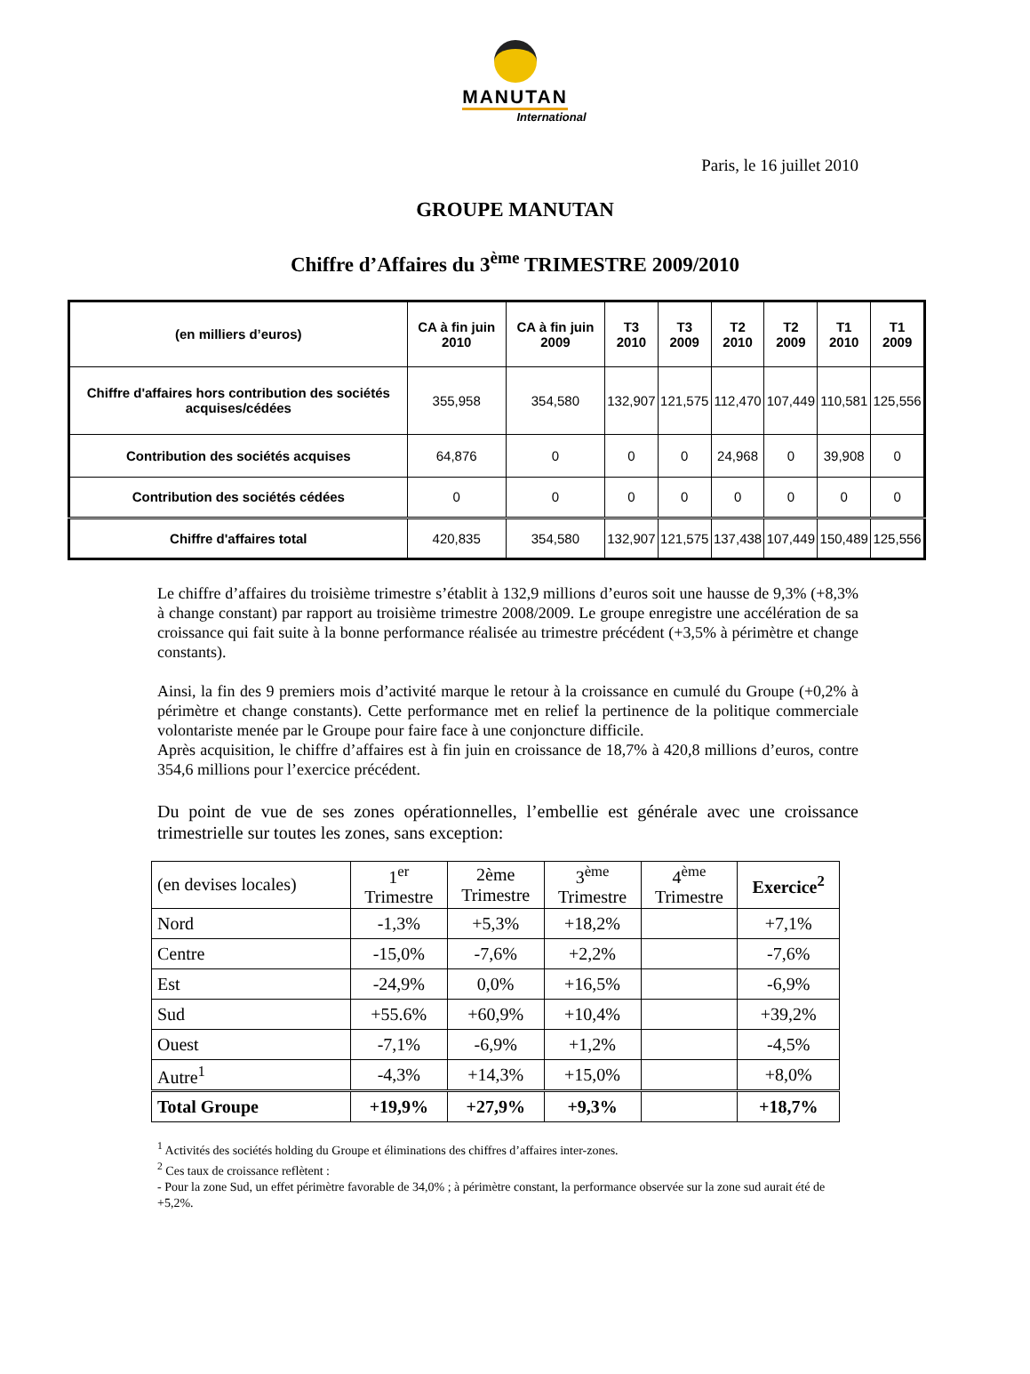MANUTAN
International
Paris, le 16 juillet 2010
GROUPE MANUTAN
Chiffre d’Affaires du 3<sup>ème</sup> TRIMESTRE 2009/2010
| (en milliers d’euros) | CA à fin juin 2010 | CA à fin juin 2009 | T3 2010 | T3 2009 | T2 2010 | T2 2009 | T1 2010 | T1 2009 |
| --- | --- | --- | --- | --- | --- | --- | --- | --- |
| Chiffre d'affaires hors contribution des sociétés acquises/cédées | 355,958 | 354,580 | 132,907 | 121,575 | 112,470 | 107,449 | 110,581 | 125,556 |
| Contribution des sociétés acquises | 64,876 | 0 | 0 | 0 | 24,968 | 0 | 39,908 | 0 |
| Contribution des sociétés cédées | 0 | 0 | 0 | 0 | 0 | 0 | 0 | 0 |
| Chiffre d'affaires total | 420,835 | 354,580 | 132,907 | 121,575 | 137,438 | 107,449 | 150,489 | 125,556 |
Le chiffre d’affaires du troisième trimestre s’établit à 132,9 millions d’euros soit une hausse de 9,3% (+8,3% à change constant) par rapport au troisième trimestre 2008/2009. Le groupe enregistre une accélération de sa croissance qui fait suite à la bonne performance réalisée au trimestre précédent (+3,5% à périmètre et change constants).
Ainsi, la fin des 9 premiers mois d’activité marque le retour à la croissance en cumulé du Groupe (+0,2% à périmètre et change constants). Cette performance met en relief la pertinence de la politique commerciale volontariste menée par le Groupe pour faire face à une conjoncture difficile.
Après acquisition, le chiffre d’affaires est à fin juin en croissance de 18,7% à 420,8 millions d’euros, contre 354,6 millions pour l’exercice précédent.
Du point de vue de ses zones opérationnelles, l’embellie est générale avec une croissance trimestrielle sur toutes les zones, sans exception:
| (en devises locales) | 1<sup>er</sup> Trimestre | 2ème Trimestre | 3<sup>ème</sup> Trimestre | 4<sup>ème</sup> Trimestre | Exercice<sup>2</sup> |
| --- | --- | --- | --- | --- | --- |
| Nord | -1,3% | +5,3% | +18,2% | | +7,1% |
| Centre | -15,0% | -7,6% | +2,2% | | -7,6% |
| Est | -24,9% | 0,0% | +16,5% | | -6,9% |
| Sud | +55.6% | +60,9% | +10,4% | | +39,2% |
| Ouest | -7,1% | -6,9% | +1,2% | | -4,5% |
| Autre<sup>1</sup> | -4,3% | +14,3% | +15,0% | | +8,0% |
| Total Groupe | +19,9% | +27,9% | +9,3% | | +18,7% |
<sup>1</sup> Activités des sociétés holding du Groupe et éliminations des chiffres d’affaires inter-zones.
<sup>2</sup> Ces taux de croissance reflètent :
- Pour la zone Sud, un effet périmètre favorable de 34,0% ; à périmètre constant, la performance observée sur la zone sud aurait été de +5,2%.